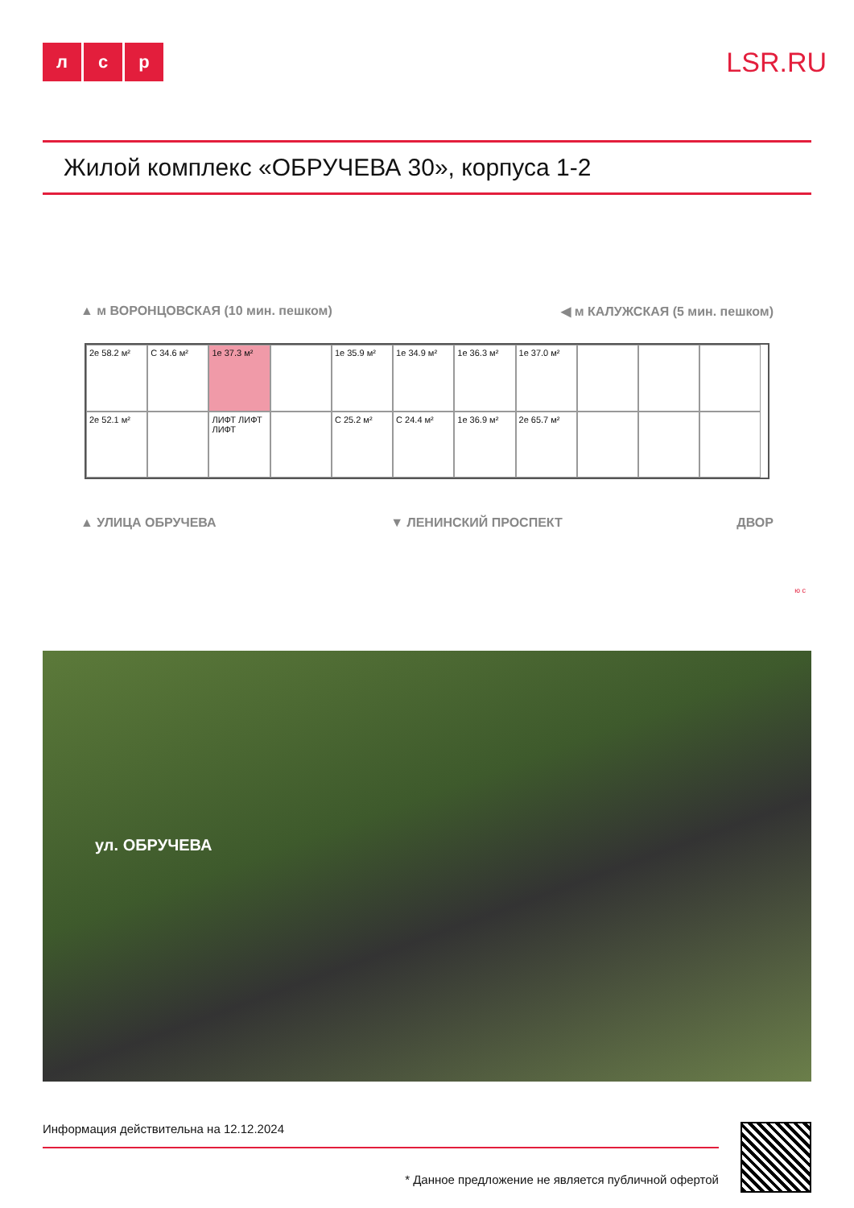лс р
LSR.RU
Жилой комплекс «ОБРУЧЕВА 30», корпуса 1-2
▲ м ВОРОНЦОВСКАЯ (10 мин. пешком) ◀ м КАЛУЖСКАЯ (5 мин. пешком)
2е 58.2 м²
С 34.6 м²
1е 37.3 м²
1е 35.9 м²
1е 34.9 м²
1е 36.3 м²
1е 37.0 м²
2е 52.1 м²
ЛИФТ ЛИФТ ЛИФТ
С 25.2 м²
С 24.4 м²
1е 36.9 м²
2е 65.7 м²
▲ УЛИЦА ОБРУЧЕВА ▼ ЛЕНИНСКИЙ ПРОСПЕКТ ДВОР
ю с
ул. ОБРУЧЕВА
Информация действительна на 12.12.2024
* Данное предложение не является публичной офертой